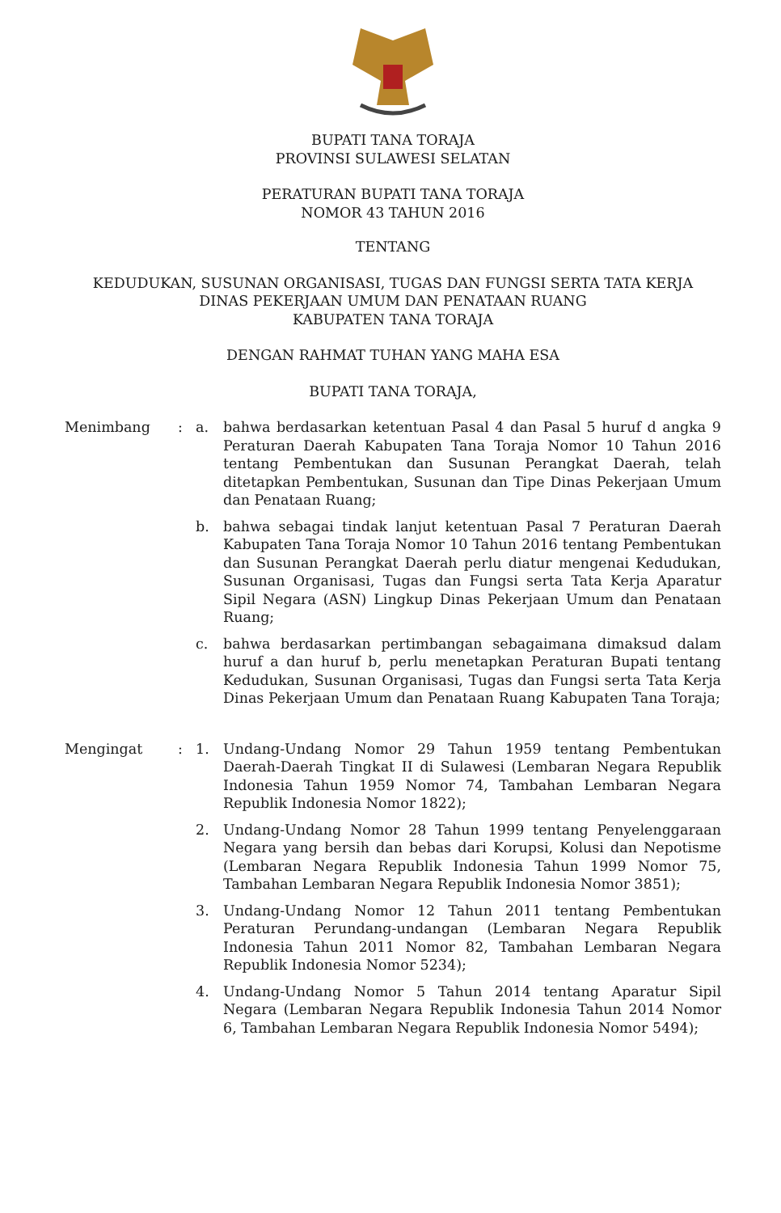BUPATI TANA TORAJA
PROVINSI SULAWESI SELATAN
PERATURAN BUPATI TANA TORAJA
NOMOR 43 TAHUN 2016
TENTANG
KEDUDUKAN, SUSUNAN ORGANISASI, TUGAS DAN FUNGSI SERTA TATA KERJA
DINAS PEKERJAAN UMUM DAN PENATAAN RUANG
KABUPATEN TANA TORAJA
DENGAN RAHMAT TUHAN YANG MAHA ESA
BUPATI TANA TORAJA,
Menimbang : a. bahwa berdasarkan ketentuan Pasal 4 dan Pasal 5 huruf d angka 9 Peraturan Daerah Kabupaten Tana Toraja Nomor 10 Tahun 2016 tentang Pembentukan dan Susunan Perangkat Daerah, telah ditetapkan Pembentukan, Susunan dan Tipe Dinas Pekerjaan Umum dan Penataan Ruang;
b. bahwa sebagai tindak lanjut ketentuan Pasal 7 Peraturan Daerah Kabupaten Tana Toraja Nomor 10 Tahun 2016 tentang Pembentukan dan Susunan Perangkat Daerah perlu diatur mengenai Kedudukan, Susunan Organisasi, Tugas dan Fungsi serta Tata Kerja Aparatur Sipil Negara (ASN) Lingkup Dinas Pekerjaan Umum dan Penataan Ruang;
c. bahwa berdasarkan pertimbangan sebagaimana dimaksud dalam huruf a dan huruf b, perlu menetapkan Peraturan Bupati tentang Kedudukan, Susunan Organisasi, Tugas dan Fungsi serta Tata Kerja Dinas Pekerjaan Umum dan Penataan Ruang Kabupaten Tana Toraja;
Mengingat : 1. Undang-Undang Nomor 29 Tahun 1959 tentang Pembentukan Daerah-Daerah Tingkat II di Sulawesi (Lembaran Negara Republik Indonesia Tahun 1959 Nomor 74, Tambahan Lembaran Negara Republik Indonesia Nomor 1822);
2. Undang-Undang Nomor 28 Tahun 1999 tentang Penyelenggaraan Negara yang bersih dan bebas dari Korupsi, Kolusi dan Nepotisme (Lembaran Negara Republik Indonesia Tahun 1999 Nomor 75, Tambahan Lembaran Negara Republik Indonesia Nomor 3851);
3. Undang-Undang Nomor 12 Tahun 2011 tentang Pembentukan Peraturan Perundang-undangan (Lembaran Negara Republik Indonesia Tahun 2011 Nomor 82, Tambahan Lembaran Negara Republik Indonesia Nomor 5234);
4. Undang-Undang Nomor 5 Tahun 2014 tentang Aparatur Sipil Negara (Lembaran Negara Republik Indonesia Tahun 2014 Nomor 6, Tambahan Lembaran Negara Republik Indonesia Nomor 5494);